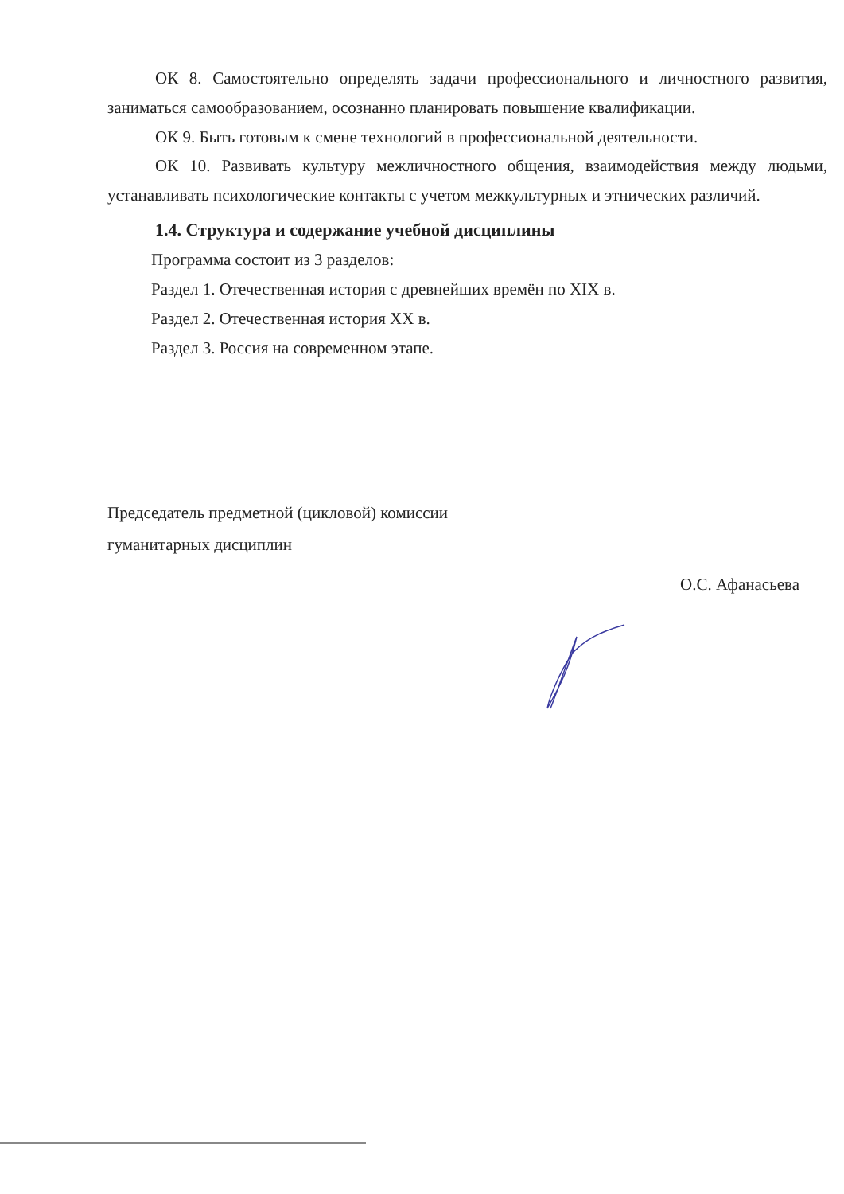ОК 8. Самостоятельно определять задачи профессионального и личностного развития, заниматься самообразованием, осознанно планировать повышение квалификации.
ОК 9. Быть готовым к смене технологий в профессиональной деятельности.
ОК 10. Развивать культуру межличностного общения, взаимодействия между людьми, устанавливать психологические контакты с учетом межкультурных и этнических различий.
1.4. Структура и содержание учебной дисциплины
Программа состоит из 3 разделов:
Раздел 1. Отечественная история с древнейших времён по XIX в.
Раздел 2. Отечественная история XX в.
Раздел 3. Россия на современном этапе.
Председатель предметной (цикловой) комиссии
гуманитарных дисциплин
О.С. Афанасьева